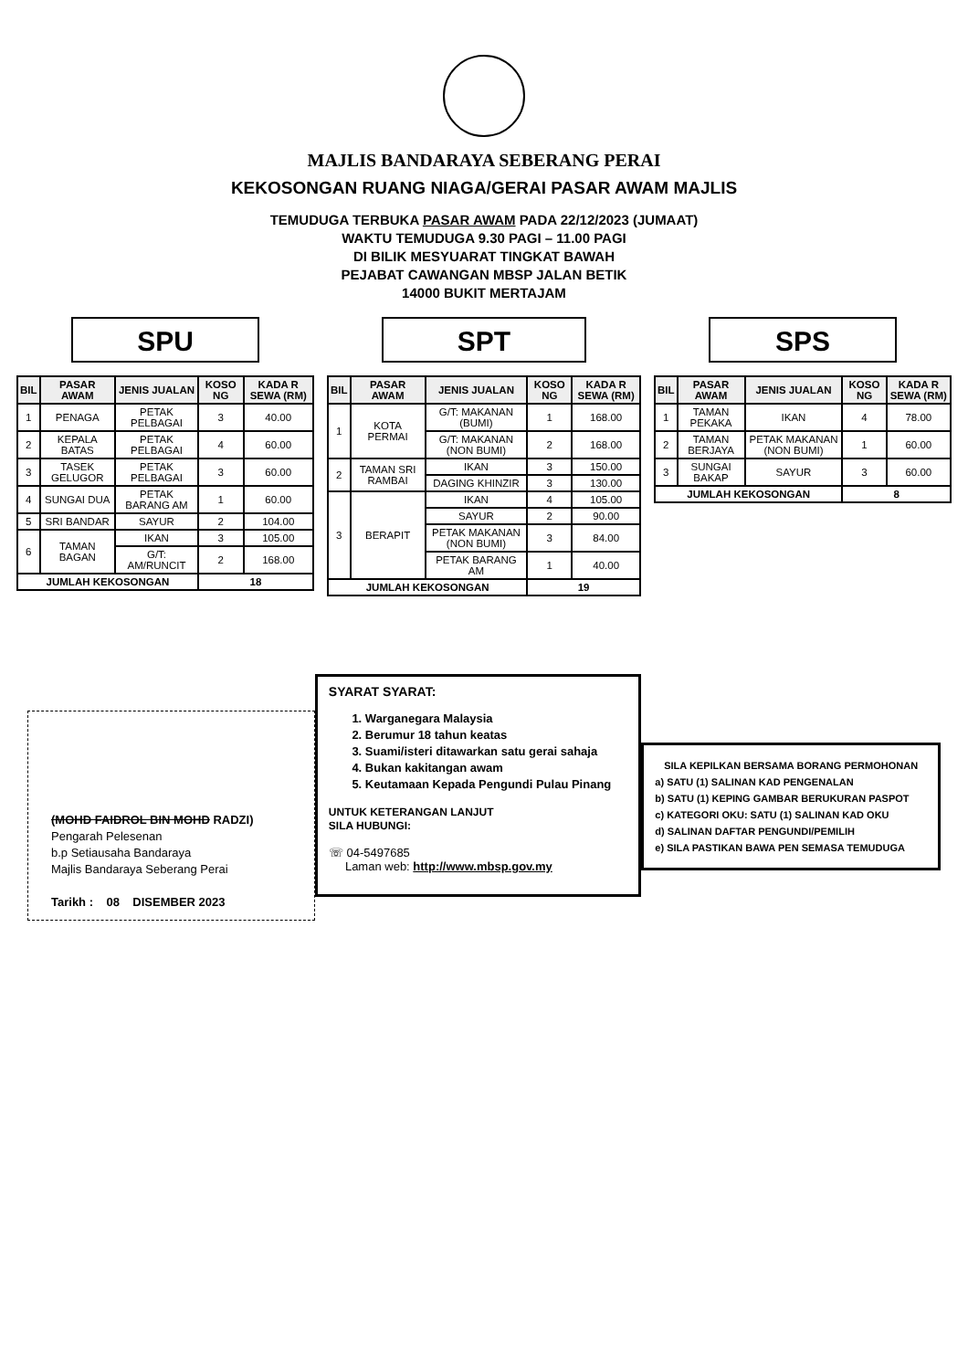MAJLIS BANDARAYA SEBERANG PERAI
KEKOSONGAN RUANG NIAGA/GERAI PASAR AWAM MAJLIS
TEMUDUGA TERBUKA PASAR AWAM PADA 22/12/2023 (JUMAAT)
WAKTU TEMUDUGA 9.30 PAGI – 11.00 PAGI
DI BILIK MESYUARAT TINGKAT BAWAH
PEJABAT CAWANGAN MBSP JALAN BETIK
14000 BUKIT MERTAJAM
SPU
| BIL | PASAR AWAM | JENIS JUALAN | KOSO NG | KADA R SEWA (RM) |
| --- | --- | --- | --- | --- |
| 1 | PENAGA | PETAK PELBAGAI | 3 | 40.00 |
| 2 | KEPALA BATAS | PETAK PELBAGAI | 4 | 60.00 |
| 3 | TASEK GELUGOR | PETAK PELBAGAI | 3 | 60.00 |
| 4 | SUNGAI DUA | PETAK BARANG AM | 1 | 60.00 |
| 5 | SRI BANDAR | SAYUR | 2 | 104.00 |
| 6 | TAMAN BAGAN | IKAN | 3 | 105.00 |
| | | G/T: AM/RUNCIT | 2 | 168.00 |
| JUMLAH KEKOSONGAN | | | 18 | |
SPT
| BIL | PASAR AWAM | JENIS JUALAN | KOSO NG | KADA R SEWA (RM) |
| --- | --- | --- | --- | --- |
| 1 | KOTA PERMAI | G/T: MAKANAN (BUMI) | 1 | 168.00 |
| | | G/T: MAKANAN (NON BUMI) | 2 | 168.00 |
| 2 | TAMAN SRI RAMBAI | IKAN | 3 | 150.00 |
| | | DAGING KHINZIR | 3 | 130.00 |
| 3 | BERAPIT | IKAN | 4 | 105.00 |
| | | SAYUR | 2 | 90.00 |
| | | PETAK MAKANAN (NON BUMI) | 3 | 84.00 |
| | | PETAK BARANG AM | 1 | 40.00 |
| JUMLAH KEKOSONGAN | | | 19 | |
SPS
| BIL | PASAR AWAM | JENIS JUALAN | KOSO NG | KADA R SEWA (RM) |
| --- | --- | --- | --- | --- |
| 1 | TAMAN PEKAKA | IKAN | 4 | 78.00 |
| 2 | TAMAN BERJAYA | PETAK MAKANAN (NON BUMI) | 1 | 60.00 |
| 3 | SUNGAI BAKAP | SAYUR | 3 | 60.00 |
| JUMLAH KEKOSONGAN | | | 8 | |
(MOHD FAIDROL BIN MOHD RADZI)
Pengarah Pelesenan
b.p Setiausaha Bandaraya
Majlis Bandaraya Seberang Perai
Tarikh : 08 DISEMBER 2023
SYARAT SYARAT:
1. Warganegara Malaysia
2. Berumur 18 tahun keatas
3. Suami/isteri ditawarkan satu gerai sahaja
4. Bukan kakitangan awam
5. Keutamaan Kepada Pengundi Pulau Pinang
UNTUK KETERANGAN LANJUT
SILA HUBUNGI:
☏ 04-5497685
Laman web: http://www.mbsp.gov.my
SILA KEPILKAN BERSAMA BORANG PERMOHONAN
a) SATU (1) SALINAN KAD PENGENALAN
b) SATU (1) KEPING GAMBAR BERUKURAN PASPOT
c) KATEGORI OKU: SATU (1) SALINAN KAD OKU
d) SALINAN DAFTAR PENGUNDI/PEMILIH
e) SILA PASTIKAN BAWA PEN SEMASA TEMUDUGA